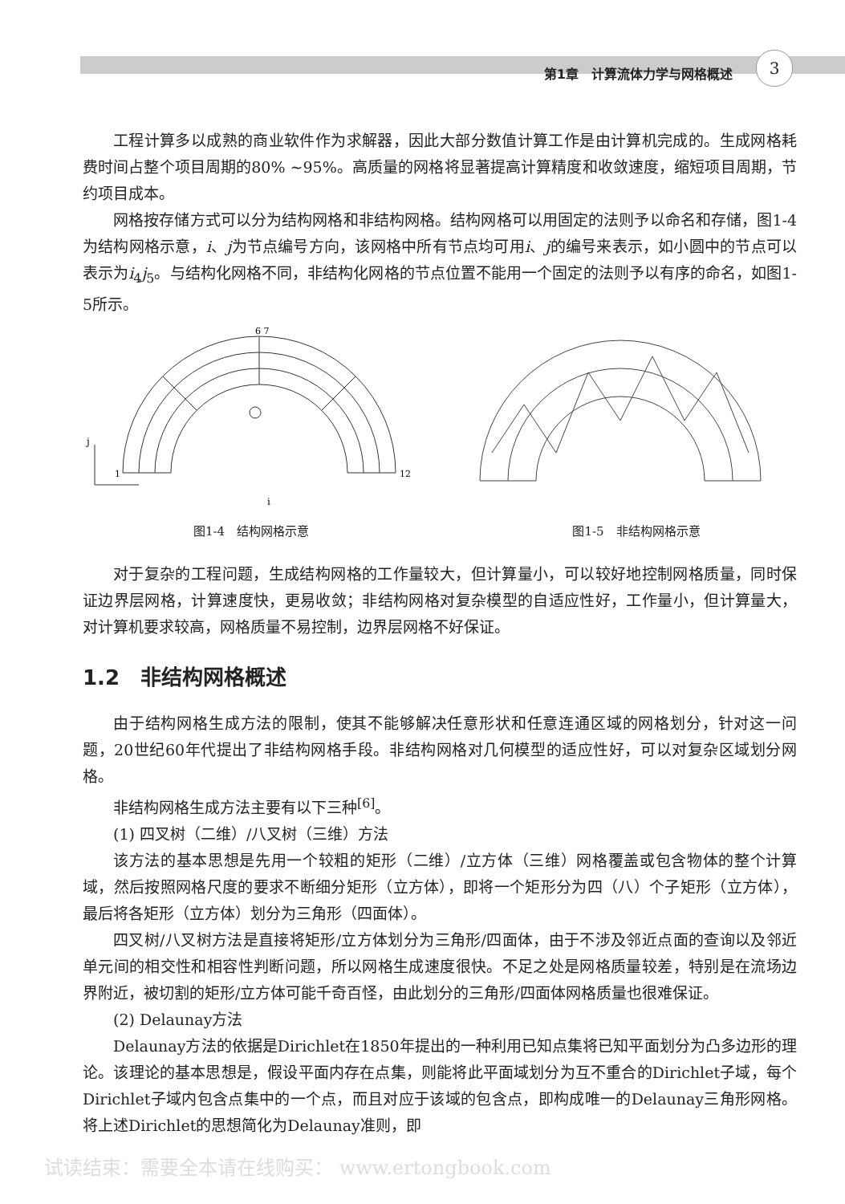第1章　计算流体力学与网格概述
3
工程计算多以成熟的商业软件作为求解器，因此大部分数值计算工作是由计算机完成的。生成网格耗费时间占整个项目周期的80% ~95%。高质量的网格将显著提高计算精度和收敛速度，缩短项目周期，节约项目成本。
网格按存储方式可以分为结构网格和非结构网格。结构网格可以用固定的法则予以命名和存储，图1-4为结构网格示意，i、j为节点编号方向，该网格中所有节点均可用i、j的编号来表示，如小圆中的节点可以表示为i<sub>4</sub>j<sub>5</sub>。与结构化网格不同，非结构化网格的节点位置不能用一个固定的法则予以有序的命名，如图1-5所示。
i
j
12
1
6 7
图1-4　结构网格示意
图1-5　非结构网格示意
对于复杂的工程问题，生成结构网格的工作量较大，但计算量小，可以较好地控制网格质量，同时保证边界层网格，计算速度快，更易收敛；非结构网格对复杂模型的自适应性好，工作量小，但计算量大，对计算机要求较高，网格质量不易控制，边界层网格不好保证。
1.2　非结构网格概述
由于结构网格生成方法的限制，使其不能够解决任意形状和任意连通区域的网格划分，针对这一问题，20世纪60年代提出了非结构网格手段。非结构网格对几何模型的适应性好，可以对复杂区域划分网格。
非结构网格生成方法主要有以下三种<sup>[6]</sup>。
(1) 四叉树（二维）/八叉树（三维）方法
该方法的基本思想是先用一个较粗的矩形（二维）/立方体（三维）网格覆盖或包含物体的整个计算域，然后按照网格尺度的要求不断细分矩形（立方体），即将一个矩形分为四（八）个子矩形（立方体），最后将各矩形（立方体）划分为三角形（四面体）。
四叉树/八叉树方法是直接将矩形/立方体划分为三角形/四面体，由于不涉及邻近点面的查询以及邻近单元间的相交性和相容性判断问题，所以网格生成速度很快。不足之处是网格质量较差，特别是在流场边界附近，被切割的矩形/立方体可能千奇百怪，由此划分的三角形/四面体网格质量也很难保证。
(2) Delaunay方法
Delaunay方法的依据是Dirichlet在1850年提出的一种利用已知点集将已知平面划分为凸多边形的理论。该理论的基本思想是，假设平面内存在点集，则能将此平面域划分为互不重合的Dirichlet子域，每个Dirichlet子域内包含点集中的一个点，而且对应于该域的包含点，即构成唯一的Delaunay三角形网格。将上述Dirichlet的思想简化为Delaunay准则，即
试读结束：需要全本请在线购买： www.ertongbook.com